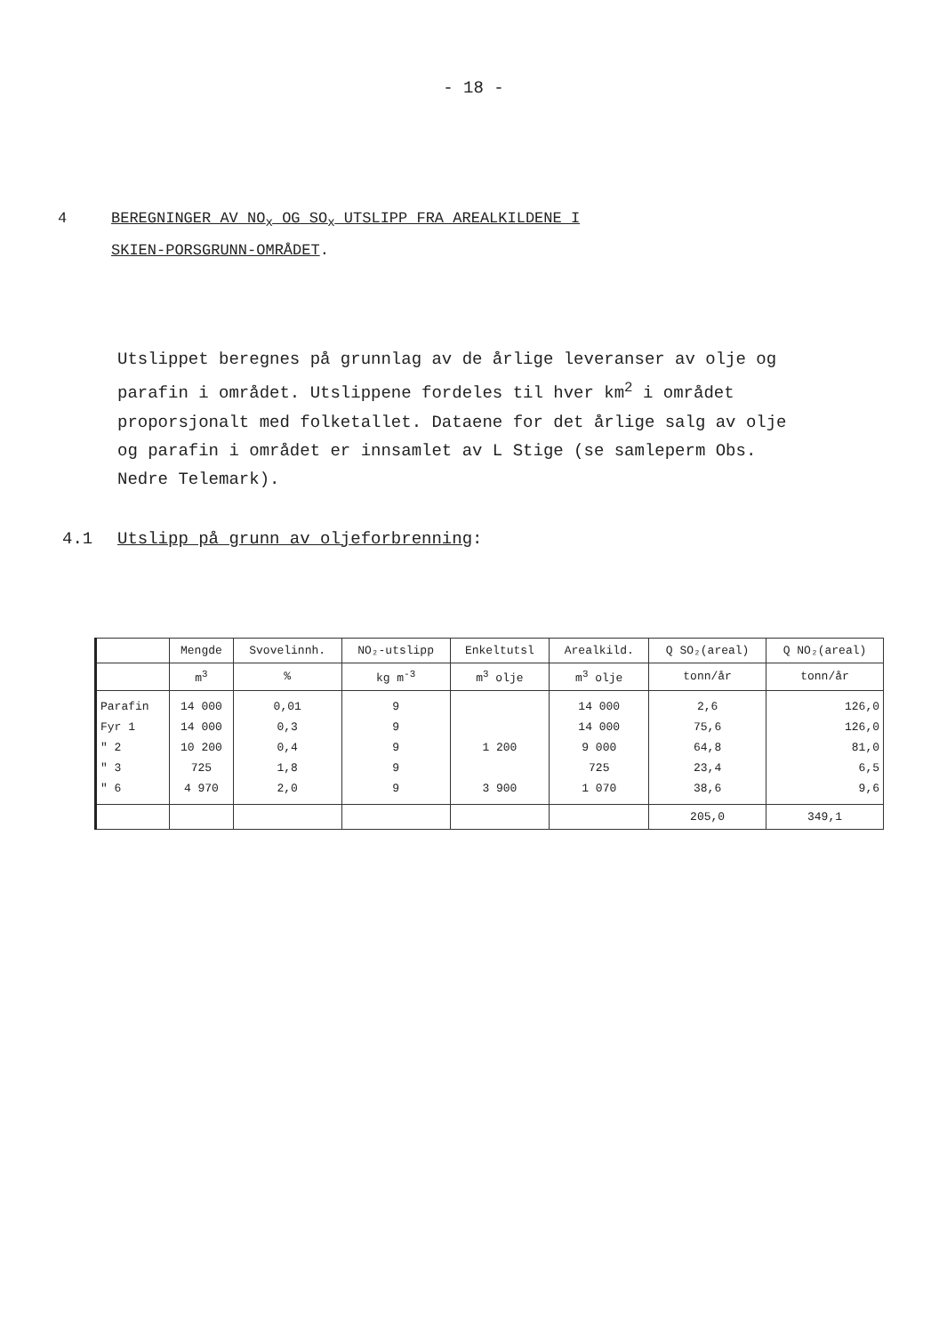- 18 -
4 BEREGNINGER AV NO<sub>x</sub> OG SO<sub>x</sub> UTSLIPP FRA AREALKILDENE I
SKIEN-PORSGRUNN-OMRÅDET.
Utslippet beregnes på grunnlag av de årlige leveranser av olje og parafin i området. Utslippene fordeles til hver km<sup>2</sup> i området proporsjonalt med folketallet. Dataene for det årlige salg av olje og parafin i området er innsamlet av L Stige (se samleperm Obs. Nedre Telemark).
4.1 Utslipp på grunn av oljeforbrenning:
| | Mengde | Svovelinnh. | NO₂-utslipp | Enkeltutsl | Arealkild. | Q SO₂(areal) | Q NO₂(areal) |
| --- | --- | --- | --- | --- | --- | --- | --- |
| | m<sup>3</sup> | % | kg m<sup>-3</sup> | m<sup>3</sup> olje | m<sup>3</sup> olje | tonn/år | tonn/år |
| Parafin Fyr 1 " 2 " 3 " 6 | 14 000 14 000 10 200 725 4 970 | 0,01 0,3 0,4 1,8 2,0 | 9 9 9 9 9 | 1 200 3 900 | 14 000 14 000 9 000 725 1 070 | 2,6 75,6 64,8 23,4 38,6 | 126,0 126,0 81,0 6,5 9,6 |
| | | | | | | 205,0 | 349,1 |